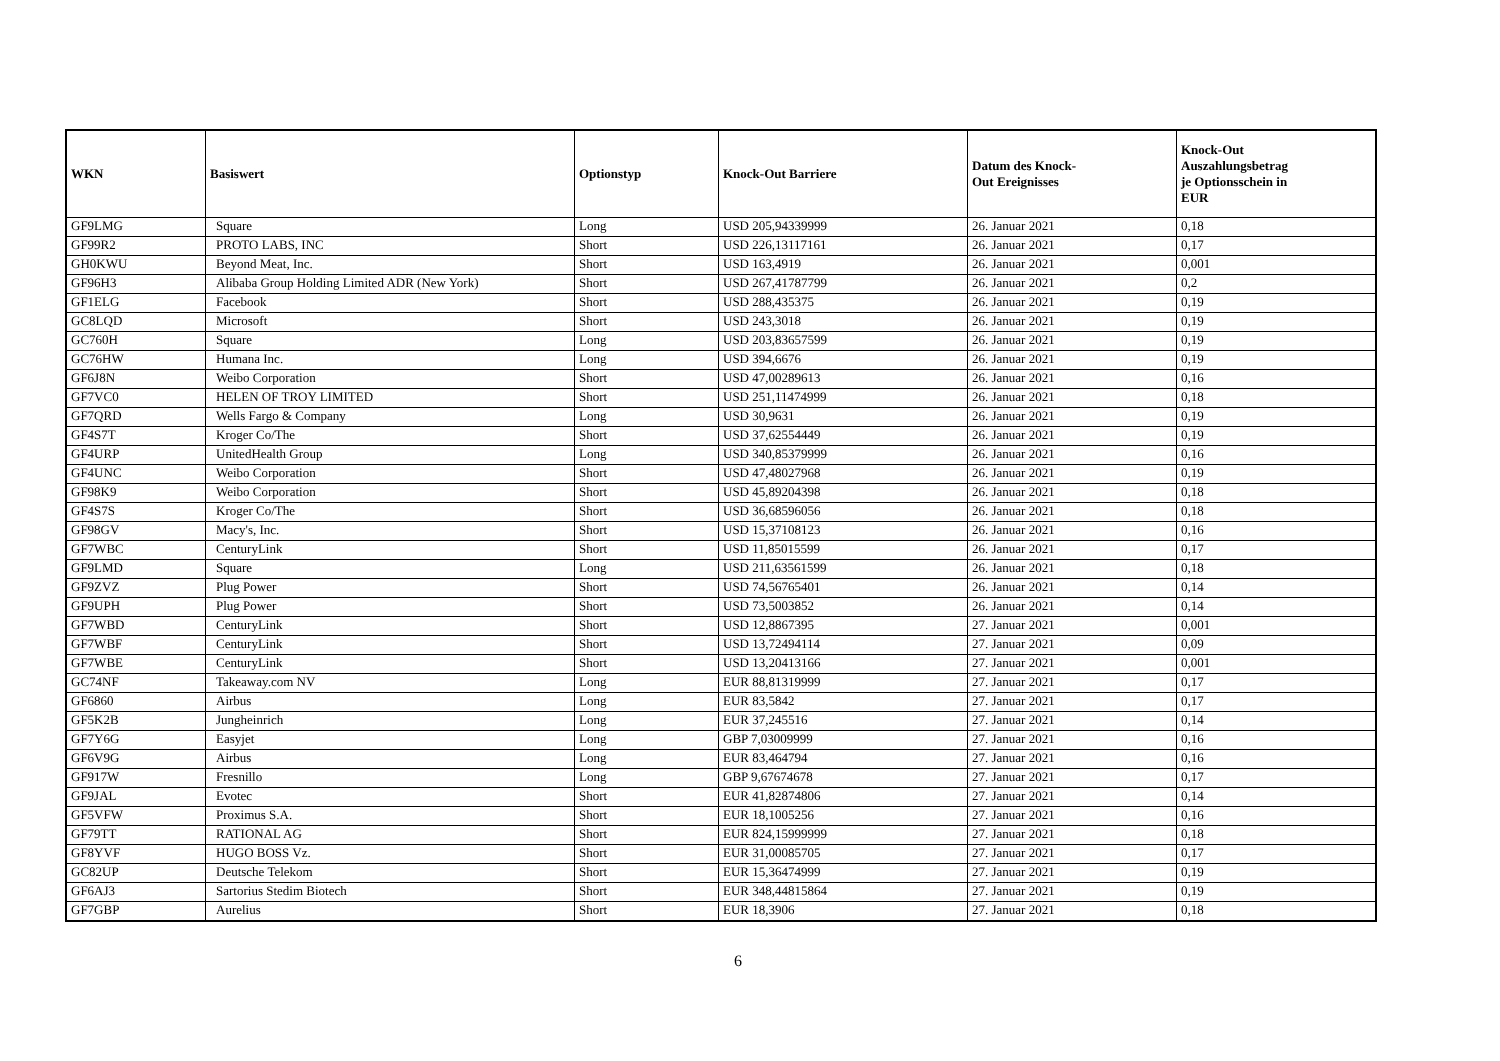| WKN | Basiswert | Optionstyp | Knock-Out Barriere | Datum des Knock- Out Ereignisses | Knock-Out Auszahlungsbetrag je Optionsschein in EUR |
| --- | --- | --- | --- | --- | --- |
| GF9LMG | Square | Long | USD 205,94339999 | 26. Januar 2021 | 0,18 |
| GF99R2 | PROTO LABS, INC | Short | USD 226,13117161 | 26. Januar 2021 | 0,17 |
| GH0KWU | Beyond Meat, Inc. | Short | USD 163,4919 | 26. Januar 2021 | 0,001 |
| GF96H3 | Alibaba Group Holding Limited ADR (New York) | Short | USD 267,41787799 | 26. Januar 2021 | 0,2 |
| GF1ELG | Facebook | Short | USD 288,435375 | 26. Januar 2021 | 0,19 |
| GC8LQD | Microsoft | Short | USD 243,3018 | 26. Januar 2021 | 0,19 |
| GC760H | Square | Long | USD 203,83657599 | 26. Januar 2021 | 0,19 |
| GC76HW | Humana Inc. | Long | USD 394,6676 | 26. Januar 2021 | 0,19 |
| GF6J8N | Weibo Corporation | Short | USD 47,00289613 | 26. Januar 2021 | 0,16 |
| GF7VC0 | HELEN OF TROY LIMITED | Short | USD 251,11474999 | 26. Januar 2021 | 0,18 |
| GF7QRD | Wells Fargo & Company | Long | USD 30,9631 | 26. Januar 2021 | 0,19 |
| GF4S7T | Kroger Co/The | Short | USD 37,62554449 | 26. Januar 2021 | 0,19 |
| GF4URP | UnitedHealth Group | Long | USD 340,85379999 | 26. Januar 2021 | 0,16 |
| GF4UNC | Weibo Corporation | Short | USD 47,48027968 | 26. Januar 2021 | 0,19 |
| GF98K9 | Weibo Corporation | Short | USD 45,89204398 | 26. Januar 2021 | 0,18 |
| GF4S7S | Kroger Co/The | Short | USD 36,68596056 | 26. Januar 2021 | 0,18 |
| GF98GV | Macy's, Inc. | Short | USD 15,37108123 | 26. Januar 2021 | 0,16 |
| GF7WBC | CenturyLink | Short | USD 11,85015599 | 26. Januar 2021 | 0,17 |
| GF9LMD | Square | Long | USD 211,63561599 | 26. Januar 2021 | 0,18 |
| GF9ZVZ | Plug Power | Short | USD 74,56765401 | 26. Januar 2021 | 0,14 |
| GF9UPH | Plug Power | Short | USD 73,5003852 | 26. Januar 2021 | 0,14 |
| GF7WBD | CenturyLink | Short | USD 12,8867395 | 27. Januar 2021 | 0,001 |
| GF7WBF | CenturyLink | Short | USD 13,72494114 | 27. Januar 2021 | 0,09 |
| GF7WBE | CenturyLink | Short | USD 13,20413166 | 27. Januar 2021 | 0,001 |
| GC74NF | Takeaway.com NV | Long | EUR 88,81319999 | 27. Januar 2021 | 0,17 |
| GF6860 | Airbus | Long | EUR 83,5842 | 27. Januar 2021 | 0,17 |
| GF5K2B | Jungheinrich | Long | EUR 37,245516 | 27. Januar 2021 | 0,14 |
| GF7Y6G | Easyjet | Long | GBP 7,03009999 | 27. Januar 2021 | 0,16 |
| GF6V9G | Airbus | Long | EUR 83,464794 | 27. Januar 2021 | 0,16 |
| GF917W | Fresnillo | Long | GBP 9,67674678 | 27. Januar 2021 | 0,17 |
| GF9JAL | Evotec | Short | EUR 41,82874806 | 27. Januar 2021 | 0,14 |
| GF5VFW | Proximus S.A. | Short | EUR 18,1005256 | 27. Januar 2021 | 0,16 |
| GF79TT | RATIONAL AG | Short | EUR 824,15999999 | 27. Januar 2021 | 0,18 |
| GF8YVF | HUGO BOSS Vz. | Short | EUR 31,00085705 | 27. Januar 2021 | 0,17 |
| GC82UP | Deutsche Telekom | Short | EUR 15,36474999 | 27. Januar 2021 | 0,19 |
| GF6AJ3 | Sartorius Stedim Biotech | Short | EUR 348,44815864 | 27. Januar 2021 | 0,19 |
| GF7GBP | Aurelius | Short | EUR 18,3906 | 27. Januar 2021 | 0,18 |
6